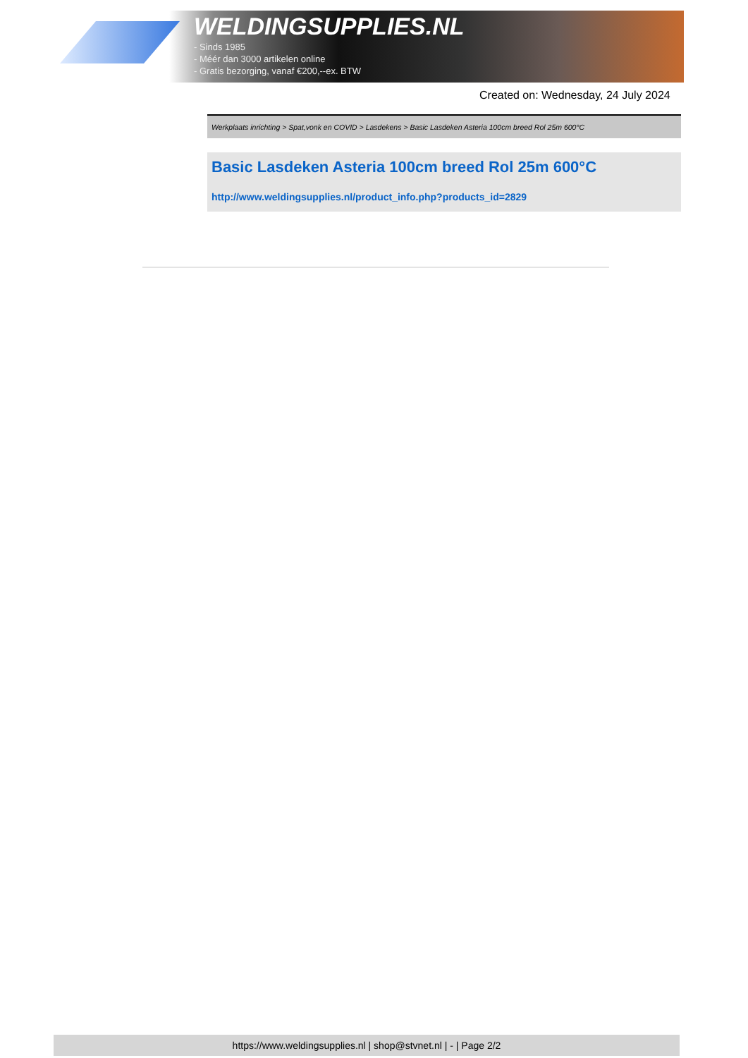WELDINGSUPPLIES.NL
- Sinds 1985
- Méér dan 3000 artikelen online
- Gratis bezorging, vanaf €200,--ex. BTW
Created on: Wednesday, 24 July 2024
Werkplaats inrichting > Spat,vonk en COVID > Lasdekens > Basic Lasdeken Asteria 100cm breed Rol 25m 600°C
Basic Lasdeken Asteria 100cm breed Rol 25m 600°C
http://www.weldingsupplies.nl/product_info.php?products_id=2829
https://www.weldingsupplies.nl | shop@stvnet.nl | - | Page 2/2